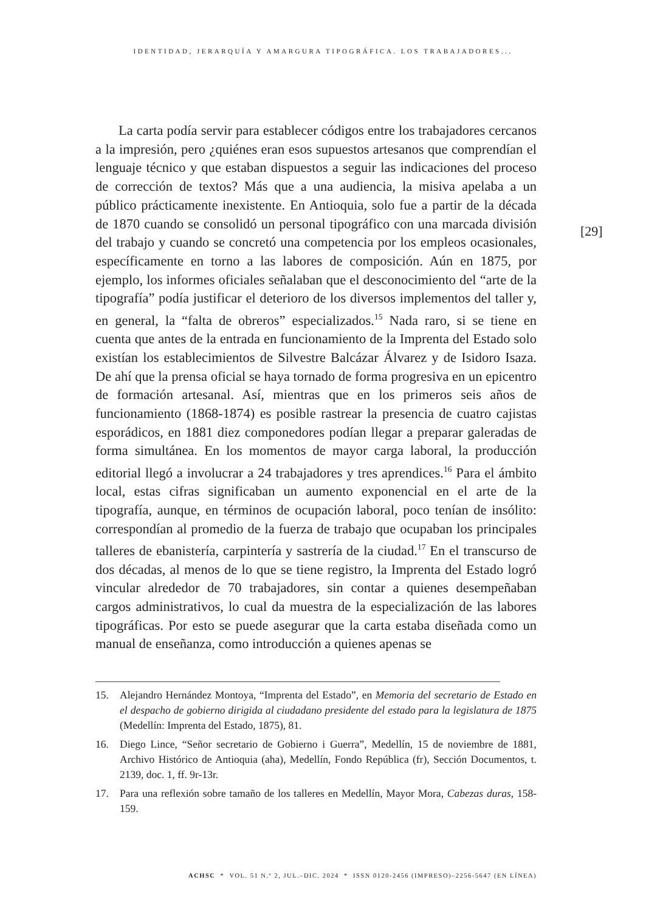IDENTIDAD, JERARQUÍA Y AMARGURA TIPOGRÁFICA. LOS TRABAJADORES...
La carta podía servir para establecer códigos entre los trabajadores cercanos a la impresión, pero ¿quiénes eran esos supuestos artesanos que comprendían el lenguaje técnico y que estaban dispuestos a seguir las indicaciones del proceso de corrección de textos? Más que a una audiencia, la misiva apelaba a un público prácticamente inexistente. En Antioquia, solo fue a partir de la década de 1870 cuando se consolidó un personal tipográfico con una marcada división del trabajo y cuando se concretó una competencia por los empleos ocasionales, específicamente en torno a las labores de composición. Aún en 1875, por ejemplo, los informes oficiales señalaban que el desconocimiento del “arte de la tipografía” podía justificar el deterioro de los diversos implementos del taller y, en general, la “falta de obreros” especializados.<sup>15</sup> Nada raro, si se tiene en cuenta que antes de la entrada en funcionamiento de la Imprenta del Estado solo existían los establecimientos de Silvestre Balcázar Álvarez y de Isidoro Isaza. De ahí que la prensa oficial se haya tornado de forma progresiva en un epicentro de formación artesanal. Así, mientras que en los primeros seis años de funcionamiento (1868-1874) es posible rastrear la presencia de cuatro cajistas esporádicos, en 1881 diez componedores podían llegar a preparar galeradas de forma simultánea. En los momentos de mayor carga laboral, la producción editorial llegó a involucrar a 24 trabajadores y tres aprendices.<sup>16</sup> Para el ámbito local, estas cifras significaban un aumento exponencial en el arte de la tipografía, aunque, en términos de ocupación laboral, poco tenían de insólito: correspondían al promedio de la fuerza de trabajo que ocupaban los principales talleres de ebanistería, carpintería y sastrería de la ciudad.<sup>17</sup> En el transcurso de dos décadas, al menos de lo que se tiene registro, la Imprenta del Estado logró vincular alrededor de 70 trabajadores, sin contar a quienes desempeñaban cargos administrativos, lo cual da muestra de la especialización de las labores tipográficas. Por esto se puede asegurar que la carta estaba diseñada como un manual de enseñanza, como introducción a quienes apenas se
[29]
15. Alejandro Hernández Montoya, “Imprenta del Estado”, en Memoria del secretario de Estado en el despacho de gobierno dirigida al ciudadano presidente del estado para la legislatura de 1875 (Medellín: Imprenta del Estado, 1875), 81.
16. Diego Lince, “Señor secretario de Gobierno i Guerra”, Medellín, 15 de noviembre de 1881, Archivo Histórico de Antioquia (aha), Medellín, Fondo República (fr), Sección Documentos, t. 2139, doc. 1, ff. 9r-13r.
17. Para una reflexión sobre tamaño de los talleres en Medellín, Mayor Mora, Cabezas duras, 158-159.
ACHSC * VOL. 51 N.º 2, JUL.–DIC. 2024 * ISSN 0120-2456 (IMPRESO)–2256-5647 (EN LÍNEA)